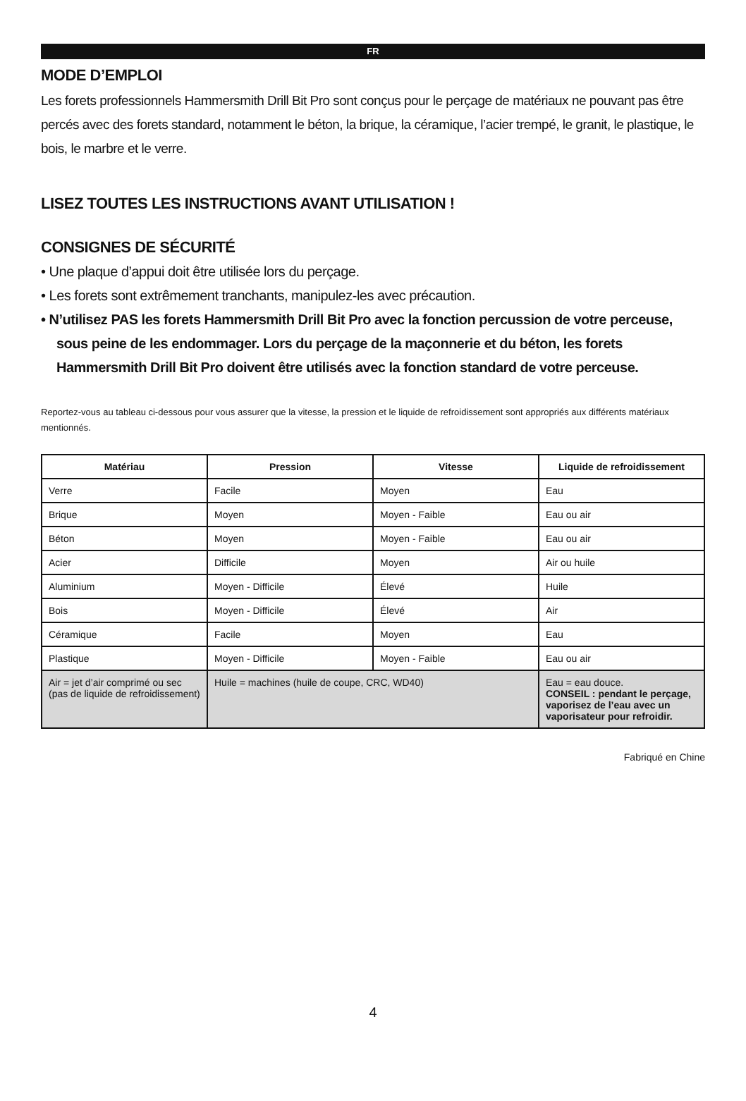FR
MODE D’EMPLOI
Les forets professionnels Hammersmith Drill Bit Pro sont conçus pour le perçage de matériaux ne pouvant pas être percés avec des forets standard, notamment le béton, la brique, la céramique, l’acier trempé, le granit, le plastique, le bois, le marbre et le verre.
LISEZ TOUTES LES INSTRUCTIONS AVANT UTILISATION !
CONSIGNES DE SÉCURITÉ
• Une plaque d’appui doit être utilisée lors du perçage.
• Les forets sont extrêmement tranchants, manipulez-les avec précaution.
• N’utilisez PAS les forets Hammersmith Drill Bit Pro avec la fonction percussion de votre perceuse, sous peine de les endommager. Lors du perçage de la maçonnerie et du béton, les forets Hammersmith Drill Bit Pro doivent être utilisés avec la fonction standard de votre perceuse.
Reportez-vous au tableau ci-dessous pour vous assurer que la vitesse, la pression et le liquide de refroidissement sont appropriés aux différents matériaux mentionnés.
| Matériau | Pression | Vitesse | Liquide de refroidissement |
| --- | --- | --- | --- |
| Verre | Facile | Moyen | Eau |
| Brique | Moyen | Moyen - Faible | Eau ou air |
| Béton | Moyen | Moyen - Faible | Eau ou air |
| Acier | Difficile | Moyen | Air ou huile |
| Aluminium | Moyen - Difficile | Élevé | Huile |
| Bois | Moyen - Difficile | Élevé | Air |
| Céramique | Facile | Moyen | Eau |
| Plastique | Moyen - Difficile | Moyen - Faible | Eau ou air |
| Air = jet d’air comprimé ou sec (pas de liquide de refroidissement) | Huile = machines (huile de coupe, CRC, WD40) | | Eau = eau douce. CONSEIL : pendant le perçage, vaporisez de l’eau avec un vaporisateur pour refroidir. |
Fabriqué en Chine
4